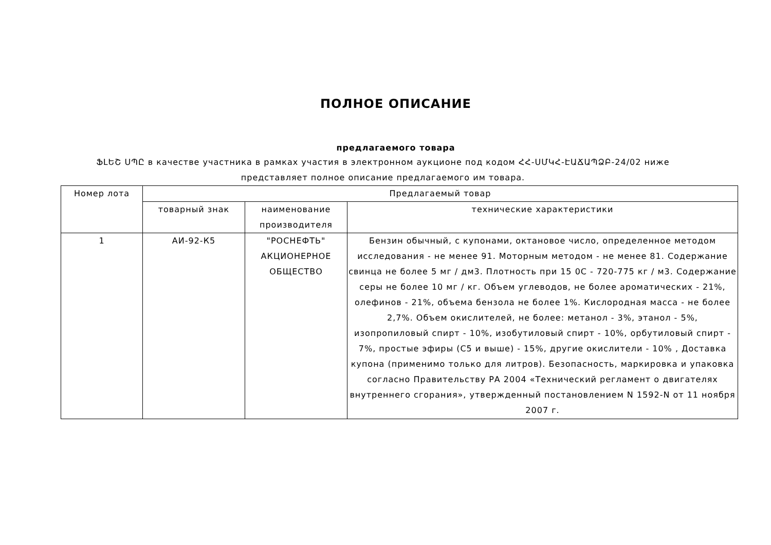ПОЛНОЕ ОПИСАНИЕ
предлагаемого товара
ՖԼԵՇ ՍՊԸ в качестве участника в рамках участия в электронном аукционе под кодом ՀՀ-ՍՄԿՀ-ԷԱՃԱՊՁԲ-24/02 ниже представляет полное описание предлагаемого им товара.
| Номер лота | Предлагаемый товар | | |
| --- | --- | --- | --- |
| | товарный знак | наименование производителя | технические характеристики |
| 1 | АИ-92-К5 | "РОСНЕФТЬ" АКЦИОНЕРНОЕ ОБЩЕСТВО | Бензин обычный, с купонами, октановое число, определенное методом исследования - не менее 91. Моторным методом - не менее 81. Содержание свинца не более 5 мг / дм3. Плотность при 15 0C - 720-775 кг / м3. Содержание серы не более 10 мг / кг. Объем углеводов, не более ароматических - 21%, олефинов - 21%, объема бензола не более 1%. Кислородная масса - не более 2,7%. Объем окислителей, не более: метанол - 3%, этанол - 5%, изопропиловый спирт - 10%, изобутиловый спирт - 10%, орбутиловый спирт - 7%, простые эфиры (C5 и выше) - 15%, другие окислители - 10% , Доставка купона (применимо только для литров). Безопасность, маркировка и упаковка согласно Правительству РА 2004 «Технический регламент о двигателях внутреннего сгорания», утвержденный постановлением N 1592-N от 11 ноября 2007 г. |